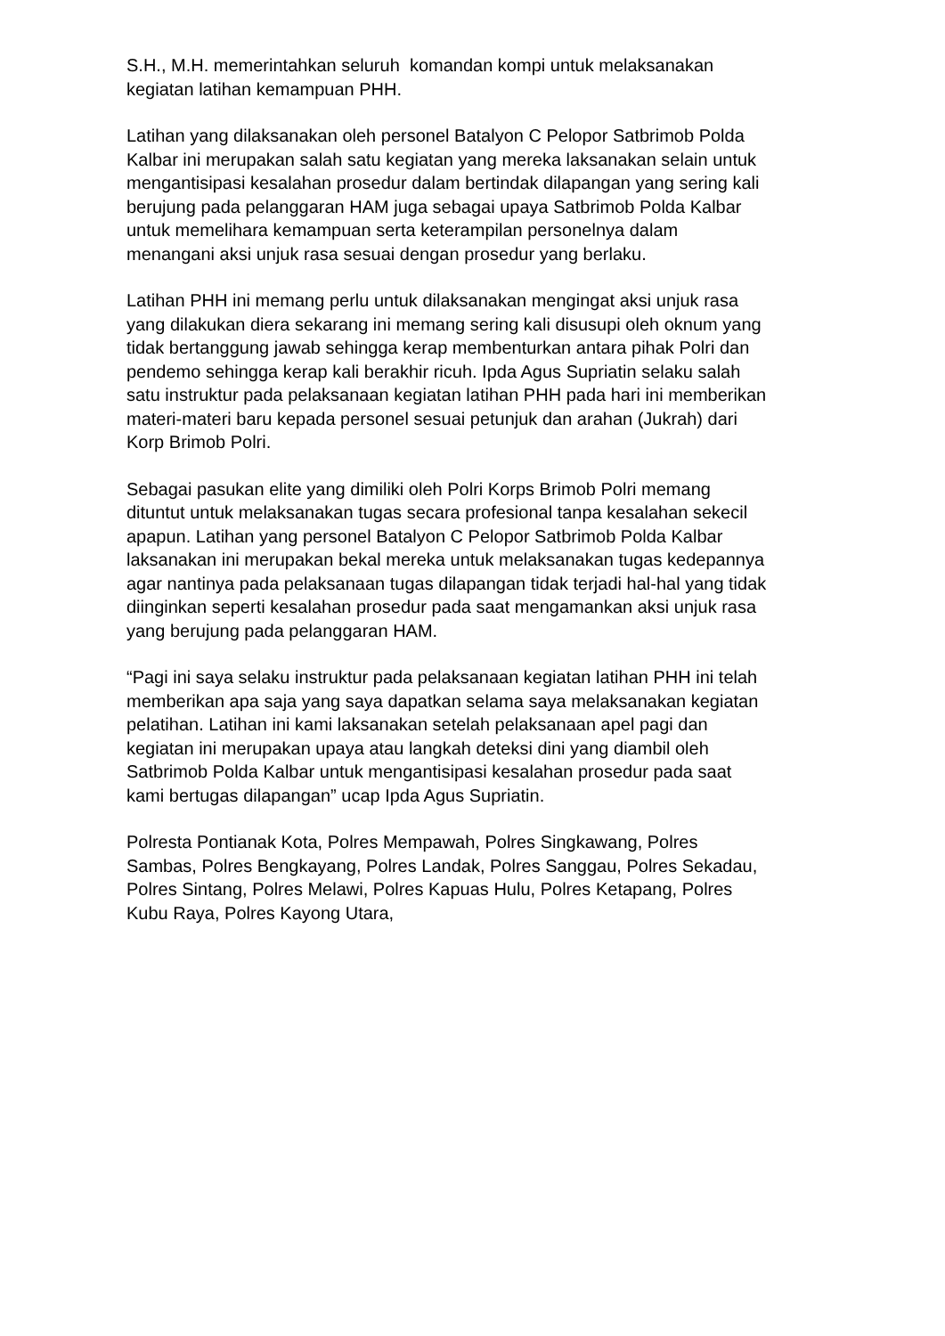S.H., M.H. memerintahkan seluruh komandan kompi untuk melaksanakan
kegiatan latihan kemampuan PHH.
Latihan yang dilaksanakan oleh personel Batalyon C Pelopor Satbrimob Polda
Kalbar ini merupakan salah satu kegiatan yang mereka laksanakan selain untuk
mengantisipasi kesalahan prosedur dalam bertindak dilapangan yang sering kali
berujung pada pelanggaran HAM juga sebagai upaya Satbrimob Polda Kalbar
untuk memelihara kemampuan serta keterampilan personelnya dalam
menangani aksi unjuk rasa sesuai dengan prosedur yang berlaku.
Latihan PHH ini memang perlu untuk dilaksanakan mengingat aksi unjuk rasa
yang dilakukan diera sekarang ini memang sering kali disusupi oleh oknum yang
tidak bertanggung jawab sehingga kerap membenturkan antara pihak Polri dan
pendemo sehingga kerap kali berakhir ricuh. Ipda Agus Supriatin selaku salah
satu instruktur pada pelaksanaan kegiatan latihan PHH pada hari ini memberikan
materi-materi baru kepada personel sesuai petunjuk dan arahan (Jukrah) dari
Korp Brimob Polri.
Sebagai pasukan elite yang dimiliki oleh Polri Korps Brimob Polri memang
dituntut untuk melaksanakan tugas secara profesional tanpa kesalahan sekecil
apapun. Latihan yang personel Batalyon C Pelopor Satbrimob Polda Kalbar
laksanakan ini merupakan bekal mereka untuk melaksanakan tugas kedepannya
agar nantinya pada pelaksanaan tugas dilapangan tidak terjadi hal-hal yang tidak
diinginkan seperti kesalahan prosedur pada saat mengamankan aksi unjuk rasa
yang berujung pada pelanggaran HAM.
“Pagi ini saya selaku instruktur pada pelaksanaan kegiatan latihan PHH ini telah
memberikan apa saja yang saya dapatkan selama saya melaksanakan kegiatan
pelatihan. Latihan ini kami laksanakan setelah pelaksanaan apel pagi dan
kegiatan ini merupakan upaya atau langkah deteksi dini yang diambil oleh
Satbrimob Polda Kalbar untuk mengantisipasi kesalahan prosedur pada saat
kami bertugas dilapangan” ucap Ipda Agus Supriatin.
Polresta Pontianak Kota, Polres Mempawah, Polres Singkawang, Polres
Sambas, Polres Bengkayang, Polres Landak, Polres Sanggau, Polres Sekadau,
Polres Sintang, Polres Melawi, Polres Kapuas Hulu, Polres Ketapang, Polres
Kubu Raya, Polres Kayong Utara,